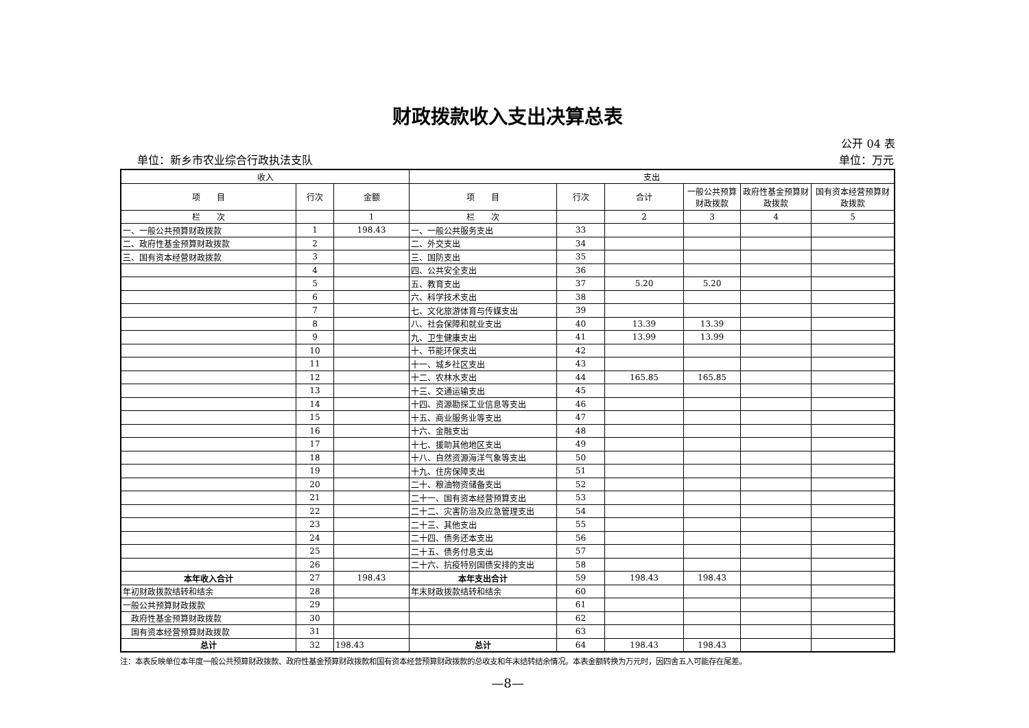财政拨款收入支出决算总表
公开 04 表
单位：新乡市农业综合行政执法支队 单位：万元
| 收入 | | | 支出 | | | | | |
| --- | --- | --- | --- | --- | --- | --- | --- | --- |
| 项 目 | 行次 | 金额 | 项 目 | 行次 | 合计 | 一般公共预算财政拨款 | 政府性基金预算财政拨款 | 国有资本经营预算财政拨款 |
| 栏 次 | | 1 | 栏 次 | | 2 | 3 | 4 | 5 |
| 一、一般公共预算财政拨款 | 1 | 198.43 | 一、一般公共服务支出 | 33 | | | | |
| 二、政府性基金预算财政拨款 | 2 | | 二、外交支出 | 34 | | | | |
| 三、国有资本经营财政拨款 | 3 | | 三、国防支出 | 35 | | | | |
| | 4 | | 四、公共安全支出 | 36 | | | | |
| | 5 | | 五、教育支出 | 37 | 5.20 | 5.20 | | |
| | 6 | | 六、科学技术支出 | 38 | | | | |
| | 7 | | 七、文化旅游体育与传媒支出 | 39 | | | | |
| | 8 | | 八、社会保障和就业支出 | 40 | 13.39 | 13.39 | | |
| | 9 | | 九、卫生健康支出 | 41 | 13.99 | 13.99 | | |
| | 10 | | 十、节能环保支出 | 42 | | | | |
| | 11 | | 十一、城乡社区支出 | 43 | | | | |
| | 12 | | 十二、农林水支出 | 44 | 165.85 | 165.85 | | |
| | 13 | | 十三、交通运输支出 | 45 | | | | |
| | 14 | | 十四、资源勘探工业信息等支出 | 46 | | | | |
| | 15 | | 十五、商业服务业等支出 | 47 | | | | |
| | 16 | | 十六、金融支出 | 48 | | | | |
| | 17 | | 十七、援助其他地区支出 | 49 | | | | |
| | 18 | | 十八、自然资源海洋气象等支出 | 50 | | | | |
| | 19 | | 十九、住房保障支出 | 51 | | | | |
| | 20 | | 二十、粮油物资储备支出 | 52 | | | | |
| | 21 | | 二十一、国有资本经营预算支出 | 53 | | | | |
| | 22 | | 二十二、灾害防治及应急管理支出 | 54 | | | | |
| | 23 | | 二十三、其他支出 | 55 | | | | |
| | 24 | | 二十四、债务还本支出 | 56 | | | | |
| | 25 | | 二十五、债务付息支出 | 57 | | | | |
| | 26 | | 二十六、抗疫特别国债安排的支出 | 58 | | | | |
| 本年收入合计 | 27 | 198.43 | 本年支出合计 | 59 | 198.43 | 198.43 | | |
| 年初财政拨款结转和结余 | 28 | | 年末财政拨款结转和结余 | 60 | | | | |
| 一般公共预算财政拨款 | 29 | | | 61 | | | | |
| 政府性基金预算财政拨款 | 30 | | | 62 | | | | |
| 国有资本经营预算财政拨款 | 31 | | | 63 | | | | |
| 总计 | 32 | 198.43 | 总计 | 64 | 198.43 | 198.43 | | |
注：本表反映单位本年度一般公共预算财政拨款、政府性基金预算财政拨款和国有资本经营预算财政拨款的总收支和年末结转结余情况。本表金额转换为万元时，因四舍五入可能存在尾差。
—8—